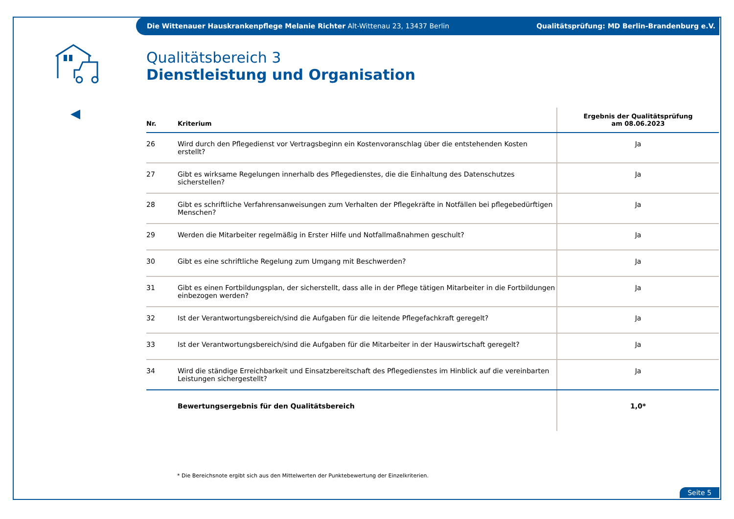Die Wittenauer Hauskrankenpflege Melanie Richter Alt-Wittenau 23, 13437 Berlin Qualitätsprüfung: MD Berlin-Brandenburg e.V.
Qualitätsbereich 3
Dienstleistung und Organisation
| Nr. | Kriterium | Ergebnis der Qualitätsprüfung am 08.06.2023 |
| --- | --- | --- |
| 26 | Wird durch den Pflegedienst vor Vertragsbeginn ein Kostenvoranschlag über die entstehenden Kosten erstellt? | Ja |
| 27 | Gibt es wirksame Regelungen innerhalb des Pflegedienstes, die die Einhaltung des Datenschutzes sicherstellen? | Ja |
| 28 | Gibt es schriftliche Verfahrensanweisungen zum Verhalten der Pflegekräfte in Notfällen bei pflegebedürftigen Menschen? | Ja |
| 29 | Werden die Mitarbeiter regelmäßig in Erster Hilfe und Notfallmaßnahmen geschult? | Ja |
| 30 | Gibt es eine schriftliche Regelung zum Umgang mit Beschwerden? | Ja |
| 31 | Gibt es einen Fortbildungsplan, der sicherstellt, dass alle in der Pflege tätigen Mitarbeiter in die Fortbildungen einbezogen werden? | Ja |
| 32 | Ist der Verantwortungsbereich/sind die Aufgaben für die leitende Pflegefachkraft geregelt? | Ja |
| 33 | Ist der Verantwortungsbereich/sind die Aufgaben für die Mitarbeiter in der Hauswirtschaft geregelt? | Ja |
| 34 | Wird die ständige Erreichbarkeit und Einsatzbereitschaft des Pflegedienstes im Hinblick auf die vereinbarten Leistungen sichergestellt? | Ja |
| | Bewertungsergebnis für den Qualitätsbereich | 1,0* |
* Die Bereichsnote ergibt sich aus den Mittelwerten der Punktebewertung der Einzelkriterien.
Seite 5